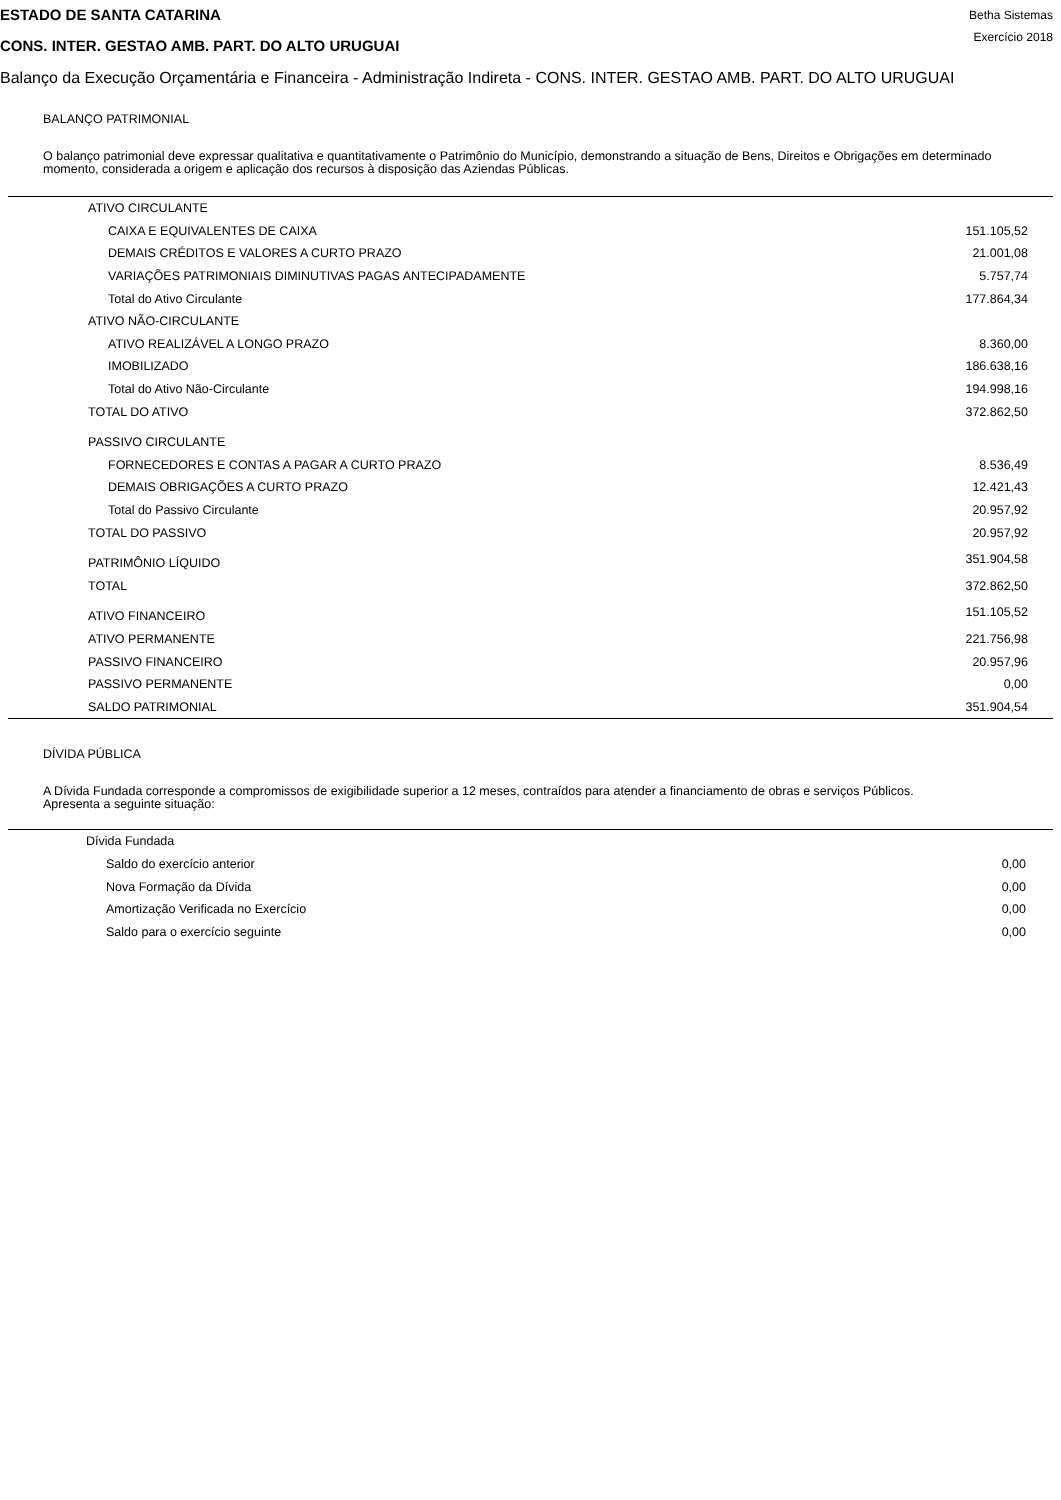ESTADO DE SANTA CATARINA
CONS. INTER. GESTAO AMB. PART. DO ALTO URUGUAI
Betha Sistemas
Exercício 2018
Balanço da Execução Orçamentária e Financeira - Administração Indireta - CONS. INTER. GESTAO AMB. PART. DO ALTO URUGUAI
BALANÇO PATRIMONIAL
O balanço patrimonial deve expressar qualitativa e quantitativamente o Patrimônio do Município, demonstrando a situação de Bens, Direitos e Obrigações em determinado momento, considerada a origem e aplicação dos recursos à disposição das Aziendas Públicas.
| ATIVO CIRCULANTE | |
| CAIXA E EQUIVALENTES DE CAIXA | 151.105,52 |
| DEMAIS CRÉDITOS E VALORES A CURTO PRAZO | 21.001,08 |
| VARIAÇÕES PATRIMONIAIS DIMINUTIVAS PAGAS ANTECIPADAMENTE | 5.757,74 |
| Total do Ativo Circulante | 177.864,34 |
| ATIVO NÃO-CIRCULANTE | |
| ATIVO REALIZÁVEL A LONGO PRAZO | 8.360,00 |
| IMOBILIZADO | 186.638,16 |
| Total do Ativo Não-Circulante | 194.998,16 |
| TOTAL DO ATIVO | 372.862,50 |
| PASSIVO CIRCULANTE | |
| FORNECEDORES E CONTAS A PAGAR A CURTO PRAZO | 8.536,49 |
| DEMAIS OBRIGAÇÕES A CURTO PRAZO | 12.421,43 |
| Total do Passivo Circulante | 20.957,92 |
| TOTAL DO PASSIVO | 20.957,92 |
| PATRIMÔNIO LÍQUIDO | 351.904,58 |
| TOTAL | 372.862,50 |
| ATIVO FINANCEIRO | 151.105,52 |
| ATIVO PERMANENTE | 221.756,98 |
| PASSIVO FINANCEIRO | 20.957,96 |
| PASSIVO PERMANENTE | 0,00 |
| SALDO PATRIMONIAL | 351.904,54 |
DÍVIDA PÚBLICA
A Dívida Fundada corresponde a compromissos de exigibilidade superior a 12 meses, contraídos para atender a financiamento de obras e serviços Públicos.
Apresenta a seguinte situação:
| Dívida Fundada | |
| Saldo do exercício anterior | 0,00 |
| Nova Formação da Dívida | 0,00 |
| Amortização Verificada no Exercício | 0,00 |
| Saldo para o exercício seguinte | 0,00 |